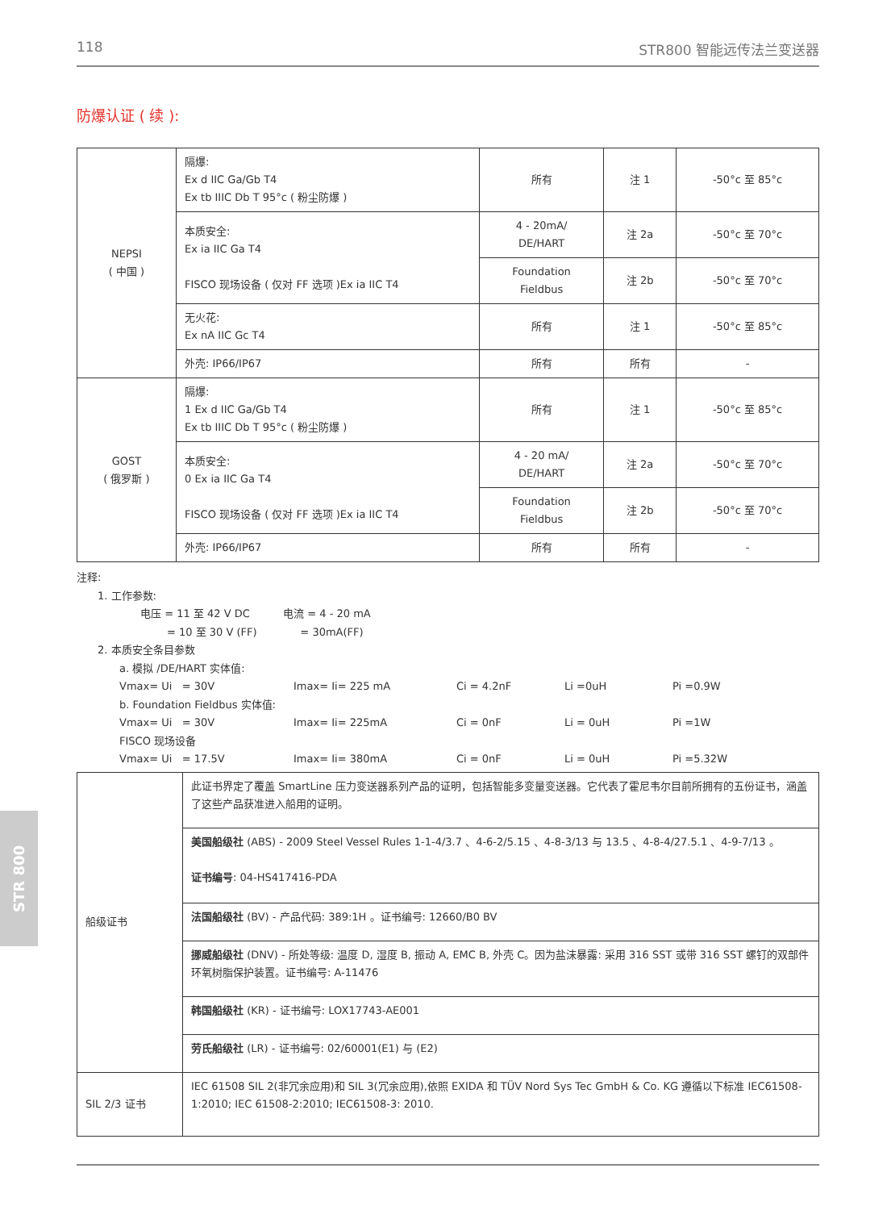STR 800
118 STR800 智能远传法兰变送器
防爆认证 ( 续 ):
| NEPSI ( 中国 ) | 隔爆: Ex d IIC Ga/Gb T4 Ex tb IIIC Db T 95°c ( 粉尘防爆 ) | 所有 | 注 1 | -50°c 至 85°c |
| | 本质安全: Ex ia IIC Ga T4 FISCO 现场设备 ( 仅对 FF 选项 )Ex ia IIC T4 | 4 - 20mA/ DE/HART | 注 2a | -50°c 至 70°c |
| | | Foundation Fieldbus | 注 2b | -50°c 至 70°c |
| | 无火花: Ex nA IIC Gc T4 | 所有 | 注 1 | -50°c 至 85°c |
| | 外壳: IP66/IP67 | 所有 | 所有 | - |
| GOST ( 俄罗斯 ) | 隔爆: 1 Ex d IIC Ga/Gb T4 Ex tb IIIC Db T 95°c ( 粉尘防爆 ) | 所有 | 注 1 | -50°c 至 85°c |
| | 本质安全: 0 Ex ia IIC Ga T4 FISCO 现场设备 ( 仅对 FF 选项 )Ex ia IIC T4 | 4 - 20 mA/ DE/HART | 注 2a | -50°c 至 70°c |
| | | Foundation Fieldbus | 注 2b | -50°c 至 70°c |
| | 外壳: IP66/IP67 | 所有 | 所有 | - |
注释:
1. 工作参数:
电压 = 11 至 42 V DC 电流 = 4 - 20 mA
= 10 至 30 V (FF) = 30mA(FF)
2. 本质安全条目参数
a. 模拟 /DE/HART 实体值:
Vmax= Ui = 30V Imax= Ii= 225 mA Ci = 4.2nF Li =0uH Pi =0.9W
b. Foundation Fieldbus 实体值:
Vmax= Ui = 30V Imax= Ii= 225mA Ci = 0nF Li = 0uH Pi =1W
FISCO 现场设备
Vmax= Ui = 17.5V Imax= Ii= 380mA Ci = 0nF Li = 0uH Pi =5.32W
| 船级证书 | 此证书界定了覆盖 SmartLine 压力变送器系列产品的证明，包括智能多变量变送器。它代表了霍尼韦尔目前所拥有的五份证书，涵盖了这些产品获准进入船用的证明。 |
| | 美国船级社 (ABS) - 2009 Steel Vessel Rules 1-1-4/3.7 、4-6-2/5.15 、4-8-3/13 与 13.5 、4-8-4/27.5.1 、4-9-7/13 。 证书编号 : 04-HS417416-PDA |
| | 法国船级社 (BV) - 产品代码: 389:1H 。证书编号: 12660/B0 BV |
| | 挪威船级社 (DNV) - 所处等级: 温度 D, 湿度 B, 振动 A, EMC B, 外壳 C。因为盐沫暴露: 采用 316 SST 或带 316 SST 螺钉的双部件环氧树脂保护装置。证书编号: A-11476 |
| | 韩国船级社 (KR) - 证书编号: LOX17743-AE001 |
| | 劳氏船级社 (LR) - 证书编号: 02/60001(E1) 与 (E2) |
| SIL 2/3 证书 | IEC 61508 SIL 2(非冗余应用)和 SIL 3(冗余应用),依照 EXIDA 和 TÜV Nord Sys Tec GmbH & Co. KG 遵循以下标准 IEC61508-1:2010; IEC 61508-2:2010; IEC61508-3: 2010. |